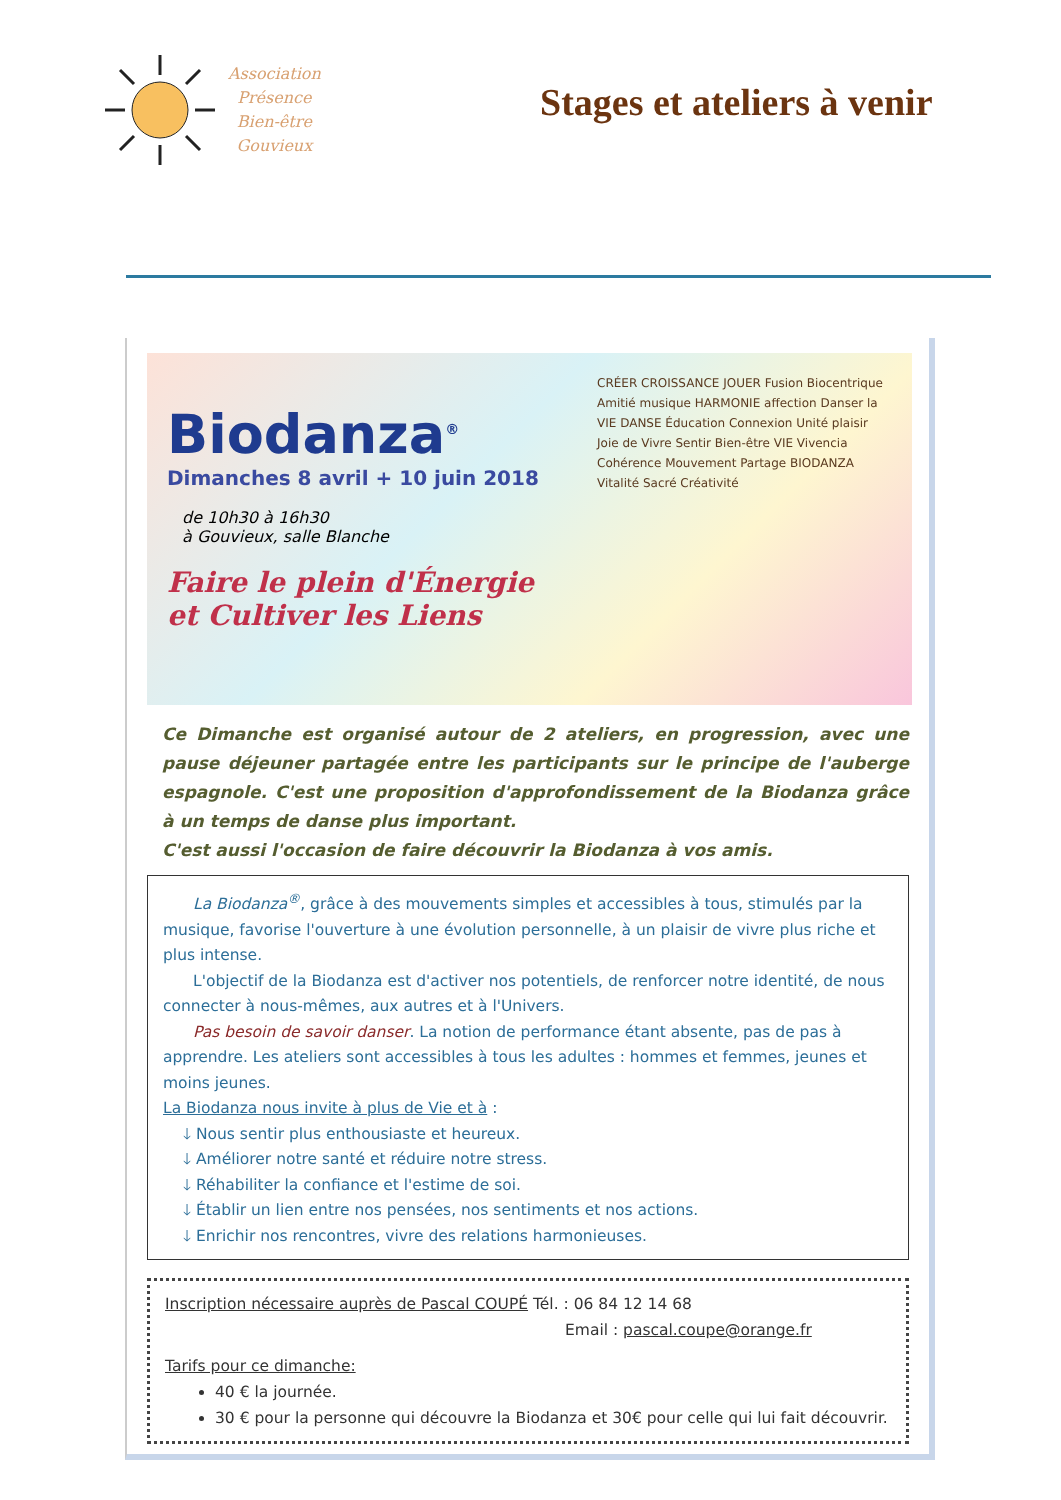Association
Présence
Bien-être
Gouvieux
Stages et ateliers à venir
Biodanza<sup>®</sup>
Dimanches 8 avril + 10 juin 2018
de 10h30 à 16h30
à Gouvieux, salle Blanche
Faire le plein d'Énergie
et Cultiver les Liens
CRÉER CROISSANCE JOUER Fusion Biocentrique Amitié musique HARMONIE affection Danser la VIE DANSE Éducation Connexion Unité plaisir Joie de Vivre Sentir Bien-être VIE Vivencia Cohérence Mouvement Partage BIODANZA Vitalité Sacré Créativité
Ce Dimanche est organisé autour de 2 ateliers, en progression, avec une pause déjeuner partagée entre les participants sur le principe de l'auberge espagnole. C'est une proposition d'approfondissement de la Biodanza grâce à un temps de danse plus important.
C'est aussi l'occasion de faire découvrir la Biodanza à vos amis.
La Biodanza<sup>®</sup>, grâce à des mouvements simples et accessibles à tous, stimulés par la musique, favorise l'ouverture à une évolution personnelle, à un plaisir de vivre plus riche et plus intense.
L'objectif de la Biodanza est d'activer nos potentiels, de renforcer notre identité, de nous connecter à nous-mêmes, aux autres et à l'Univers.
Pas besoin de savoir danser. La notion de performance étant absente, pas de pas à apprendre. Les ateliers sont accessibles à tous les adultes : hommes et femmes, jeunes et moins jeunes.
La Biodanza nous invite à plus de Vie et à :
🡓 Nous sentir plus enthousiaste et heureux.
🡓 Améliorer notre santé et réduire notre stress.
🡓 Réhabiliter la confiance et l'estime de soi.
🡓 Établir un lien entre nos pensées, nos sentiments et nos actions.
🡓 Enrichir nos rencontres, vivre des relations harmonieuses.
Inscription nécessaire auprès de Pascal COUPÉ Tél. : 06 84 12 14 68
Email : pascal.coupe@orange.fr
Tarifs pour ce dimanche:
40 € la journée.
30 € pour la personne qui découvre la Biodanza et 30€ pour celle qui lui fait découvrir.